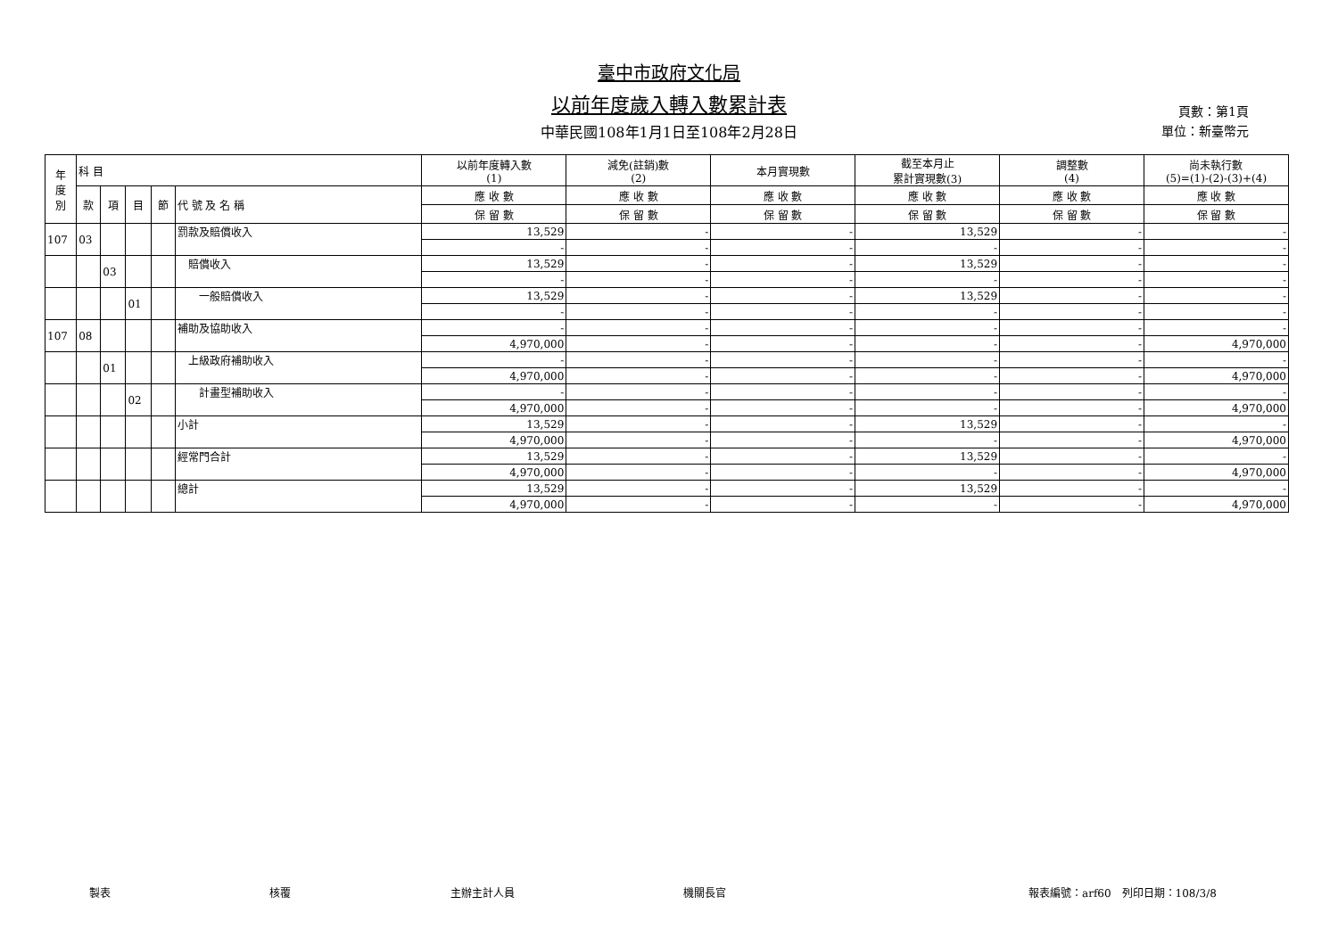臺中市政府文化局
以前年度歲入轉入數累計表
中華民國108年1月1日至108年2月28日
頁數：第1頁
單位：新臺幣元
| 年 度 別 | 科 目 | | | | | 以前年度轉入數 (1) | 減免(註銷)數 (2) | 本月實現數 | 截至本月止 累計實現數(3) | 調整數 (4) | 尚未執行數 (5)=(1)-(2)-(3)+(4) |
| --- | --- | --- | --- | --- | --- | --- | --- | --- | --- | --- | --- |
| | 款 | 項 | 目 | 節 | 代 號 及 名 稱 | 應 收 數 | 應 收 數 | 應 收 數 | 應 收 數 | 應 收 數 | 應 收 數 |
| | | | | | | 保 留 數 | 保 留 數 | 保 留 數 | 保 留 數 | 保 留 數 | 保 留 數 |
| 107 | 03 | | | | 罰款及賠償收入 | 13,529 | - | - | 13,529 | - | - |
| | | | | | | - | - | - | - | - | - |
| | | 03 | | | 賠償收入 | 13,529 | - | - | 13,529 | - | - |
| | | | | | | - | - | - | - | - | - |
| | | | 01 | | 一般賠償收入 | 13,529 | - | - | 13,529 | - | - |
| | | | | | | - | - | - | - | - | - |
| 107 | 08 | | | | 補助及協助收入 | - | - | - | - | - | - |
| | | | | | | 4,970,000 | - | - | - | - | 4,970,000 |
| | | 01 | | | 上級政府補助收入 | - | - | - | - | - | - |
| | | | | | | 4,970,000 | - | - | - | - | 4,970,000 |
| | | | 02 | | 計畫型補助收入 | - | - | - | - | - | - |
| | | | | | | 4,970,000 | - | - | - | - | 4,970,000 |
| | | | | | 小計 | 13,529 | - | - | 13,529 | - | - |
| | | | | | | 4,970,000 | - | - | - | - | 4,970,000 |
| | | | | | 經常門合計 | 13,529 | - | - | 13,529 | - | - |
| | | | | | | 4,970,000 | - | - | - | - | 4,970,000 |
| | | | | | 總計 | 13,529 | - | - | 13,529 | - | - |
| | | | | | | 4,970,000 | - | - | - | - | 4,970,000 |
製表 核覆 主辦主計人員 機關長官 報表編號：arf60　列印日期：108/3/8